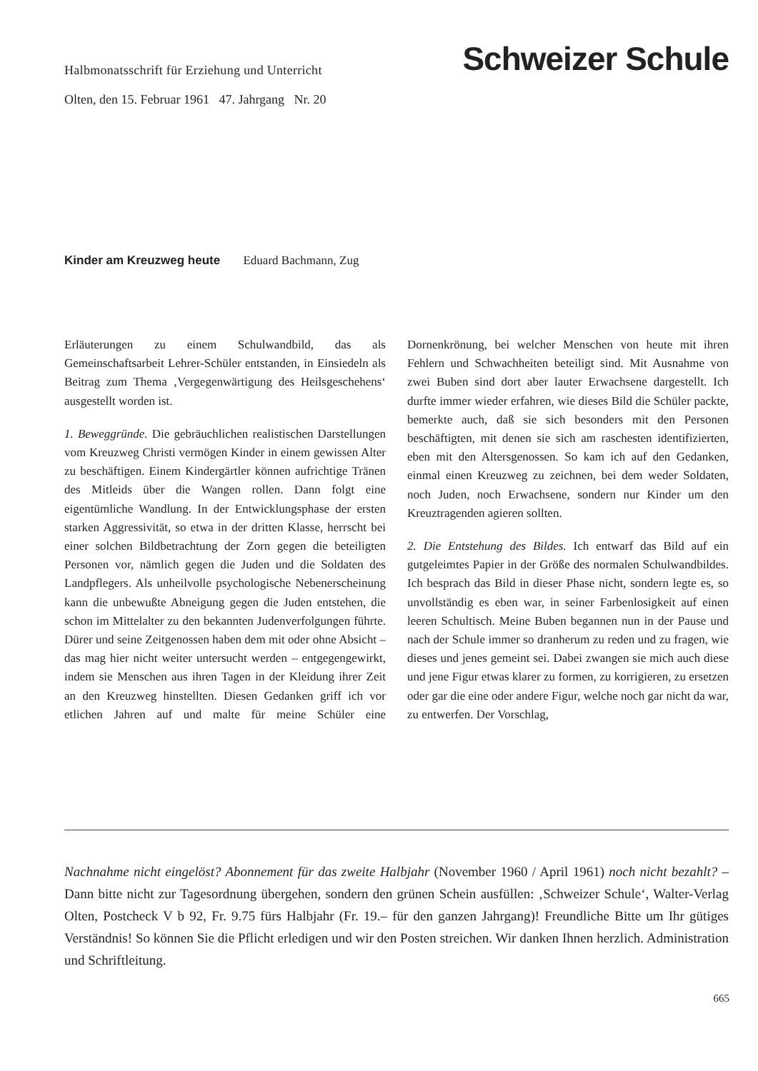Halbmonatsschrift für Erziehung und Unterricht Schweizer Schule
Olten, den 15. Februar 1961 47. Jahrgang Nr. 20
Kinder am Kreuzweg heute Eduard Bachmann, Zug
Erläuterungen zu einem Schulwandbild, das als Gemeinschaftsarbeit Lehrer-Schüler entstanden, in Einsiedeln als Beitrag zum Thema ‚Vergegenwärtigung des Heilsgeschehens‘ ausgestellt worden ist.
1. Beweggründe. Die gebräuchlichen realistischen Darstellungen vom Kreuzweg Christi vermögen Kinder in einem gewissen Alter zu beschäftigen. Einem Kindergärtler können aufrichtige Tränen des Mitleids über die Wangen rollen. Dann folgt eine eigentümliche Wandlung. In der Entwicklungsphase der ersten starken Aggressivität, so etwa in der dritten Klasse, herrscht bei einer solchen Bildbetrachtung der Zorn gegen die beteiligten Personen vor, nämlich gegen die Juden und die Soldaten des Landpflegers. Als unheilvolle psychologische Nebenerscheinung kann die unbewußte Abneigung gegen die Juden entstehen, die schon im Mittelalter zu den bekannten Judenverfolgungen führte. Dürer und seine Zeitgenossen haben dem mit oder ohne Absicht – das mag hier nicht weiter untersucht werden – entgegengewirkt, indem sie Menschen aus ihren Tagen in der Kleidung ihrer Zeit an den Kreuzweg hinstellten. Diesen Gedanken griff ich vor etlichen Jahren auf und malte für meine Schüler eine Dornenkrönung, bei welcher Menschen von heute mit ihren Fehlern und Schwachheiten beteiligt sind. Mit Ausnahme von zwei Buben sind dort aber lauter Erwachsene dargestellt. Ich durfte immer wieder erfahren, wie dieses Bild die Schüler packte, bemerkte auch, daß sie sich besonders mit den Personen beschäftigten, mit denen sie sich am raschesten identifizierten, eben mit den Altersgenossen. So kam ich auf den Gedanken, einmal einen Kreuzweg zu zeichnen, bei dem weder Soldaten, noch Juden, noch Erwachsene, sondern nur Kinder um den Kreuztragenden agieren sollten.
2. Die Entstehung des Bildes. Ich entwarf das Bild auf ein gutgeleimtes Papier in der Größe des normalen Schulwandbildes. Ich besprach das Bild in dieser Phase nicht, sondern legte es, so unvollständig es eben war, in seiner Farbenlosigkeit auf einen leeren Schultisch. Meine Buben begannen nun in der Pause und nach der Schule immer so dranherum zu reden und zu fragen, wie dieses und jenes gemeint sei. Dabei zwangen sie mich auch diese und jene Figur etwas klarer zu formen, zu korrigieren, zu ersetzen oder gar die eine oder andere Figur, welche noch gar nicht da war, zu entwerfen. Der Vorschlag,
Nachnahme nicht eingelöst? Abonnement für das zweite Halbjahr (November 1960 / April 1961) noch nicht bezahlt? – Dann bitte nicht zur Tagesordnung übergehen, sondern den grünen Schein ausfüllen: ‚Schweizer Schule‘, Walter-Verlag Olten, Postcheck V b 92, Fr. 9.75 fürs Halbjahr (Fr. 19.– für den ganzen Jahrgang)! Freundliche Bitte um Ihr gütiges Verständnis! So können Sie die Pflicht erledigen und wir den Posten streichen. Wir danken Ihnen herzlich. Administration und Schriftleitung.
665